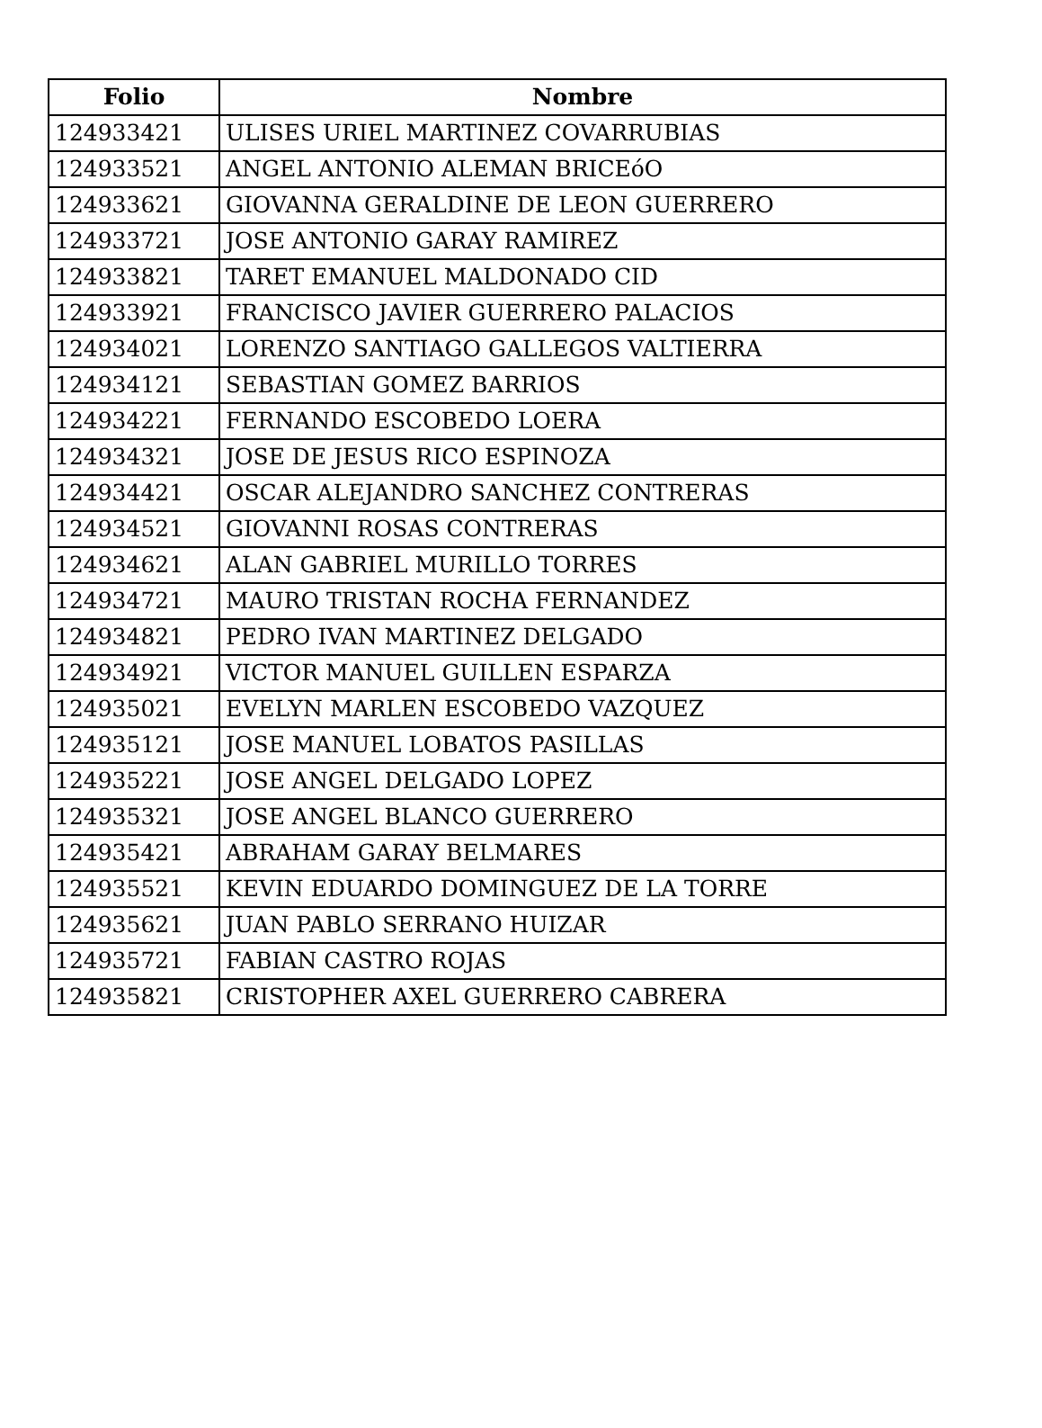| Folio | Nombre |
| --- | --- |
| 124933421 | ULISES URIEL MARTINEZ COVARRUBIAS |
| 124933521 | ANGEL ANTONIO ALEMAN BRICEóO |
| 124933621 | GIOVANNA GERALDINE DE LEON GUERRERO |
| 124933721 | JOSE ANTONIO GARAY RAMIREZ |
| 124933821 | TARET EMANUEL MALDONADO CID |
| 124933921 | FRANCISCO JAVIER GUERRERO PALACIOS |
| 124934021 | LORENZO SANTIAGO GALLEGOS VALTIERRA |
| 124934121 | SEBASTIAN GOMEZ BARRIOS |
| 124934221 | FERNANDO ESCOBEDO LOERA |
| 124934321 | JOSE DE JESUS RICO ESPINOZA |
| 124934421 | OSCAR ALEJANDRO SANCHEZ CONTRERAS |
| 124934521 | GIOVANNI ROSAS CONTRERAS |
| 124934621 | ALAN GABRIEL MURILLO TORRES |
| 124934721 | MAURO TRISTAN ROCHA FERNANDEZ |
| 124934821 | PEDRO IVAN MARTINEZ DELGADO |
| 124934921 | VICTOR MANUEL GUILLEN ESPARZA |
| 124935021 | EVELYN MARLEN ESCOBEDO VAZQUEZ |
| 124935121 | JOSE MANUEL LOBATOS PASILLAS |
| 124935221 | JOSE ANGEL DELGADO LOPEZ |
| 124935321 | JOSE ANGEL BLANCO GUERRERO |
| 124935421 | ABRAHAM GARAY BELMARES |
| 124935521 | KEVIN EDUARDO DOMINGUEZ DE LA TORRE |
| 124935621 | JUAN PABLO SERRANO HUIZAR |
| 124935721 | FABIAN CASTRO ROJAS |
| 124935821 | CRISTOPHER AXEL GUERRERO CABRERA |